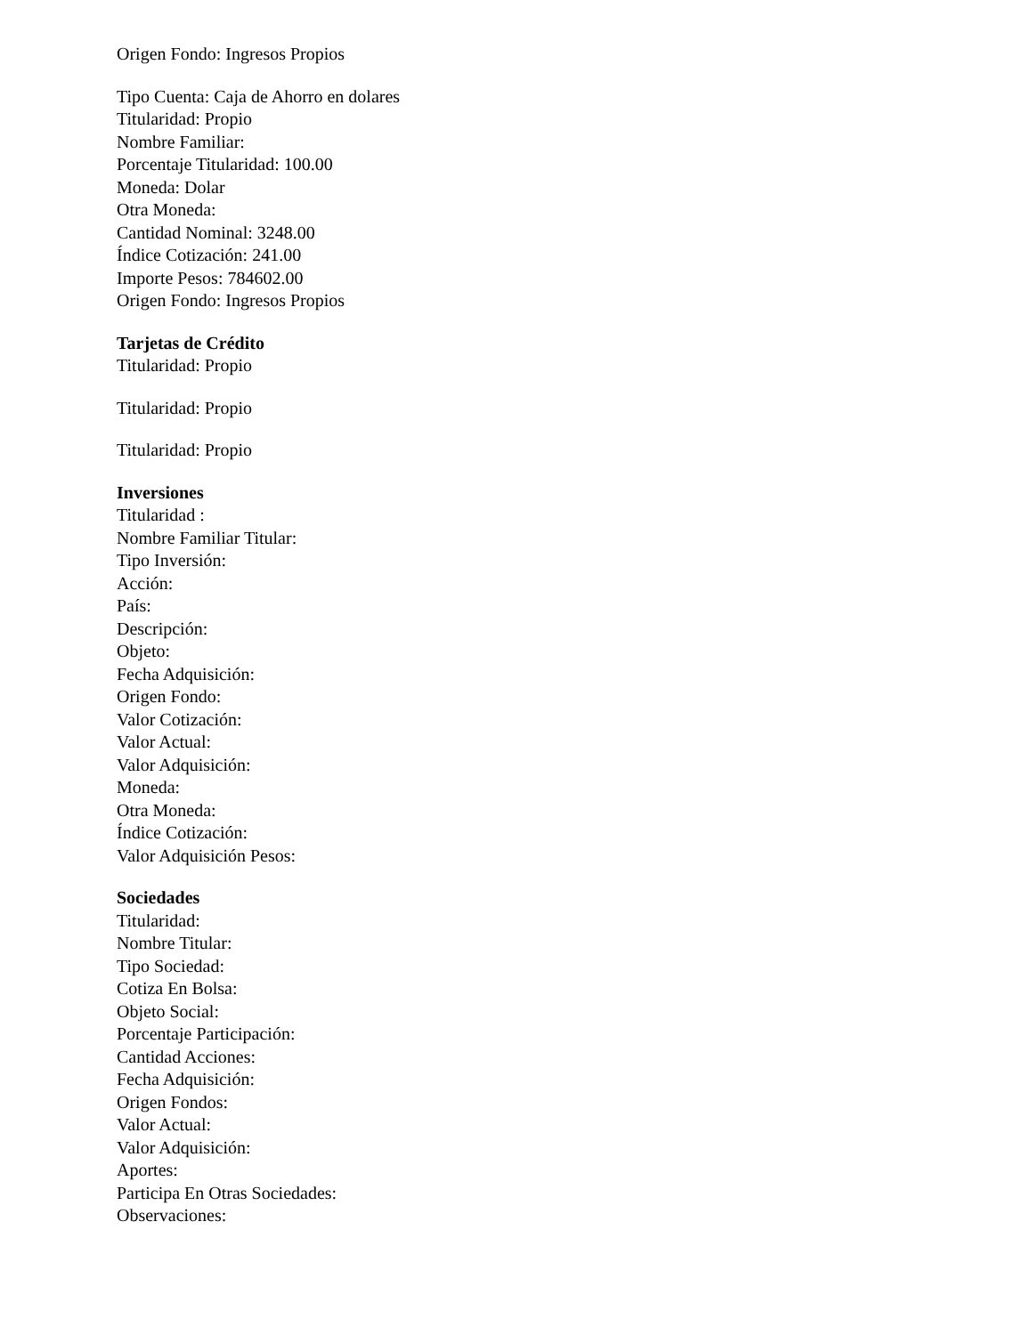Origen Fondo: Ingresos Propios
Tipo Cuenta: Caja de Ahorro en dolares
Titularidad: Propio
Nombre Familiar:
Porcentaje Titularidad: 100.00
Moneda: Dolar
Otra Moneda:
Cantidad Nominal: 3248.00
Índice Cotización: 241.00
Importe Pesos: 784602.00
Origen Fondo: Ingresos Propios
Tarjetas de Crédito
Titularidad: Propio
Titularidad: Propio
Titularidad: Propio
Inversiones
Titularidad :
Nombre Familiar Titular:
Tipo Inversión:
Acción:
País:
Descripción:
Objeto:
Fecha Adquisición:
Origen Fondo:
Valor Cotización:
Valor Actual:
Valor Adquisición:
Moneda:
Otra Moneda:
Índice Cotización:
Valor Adquisición Pesos:
Sociedades
Titularidad:
Nombre Titular:
Tipo Sociedad:
Cotiza En Bolsa:
Objeto Social:
Porcentaje Participación:
Cantidad Acciones:
Fecha Adquisición:
Origen Fondos:
Valor Actual:
Valor Adquisición:
Aportes:
Participa En Otras Sociedades:
Observaciones: